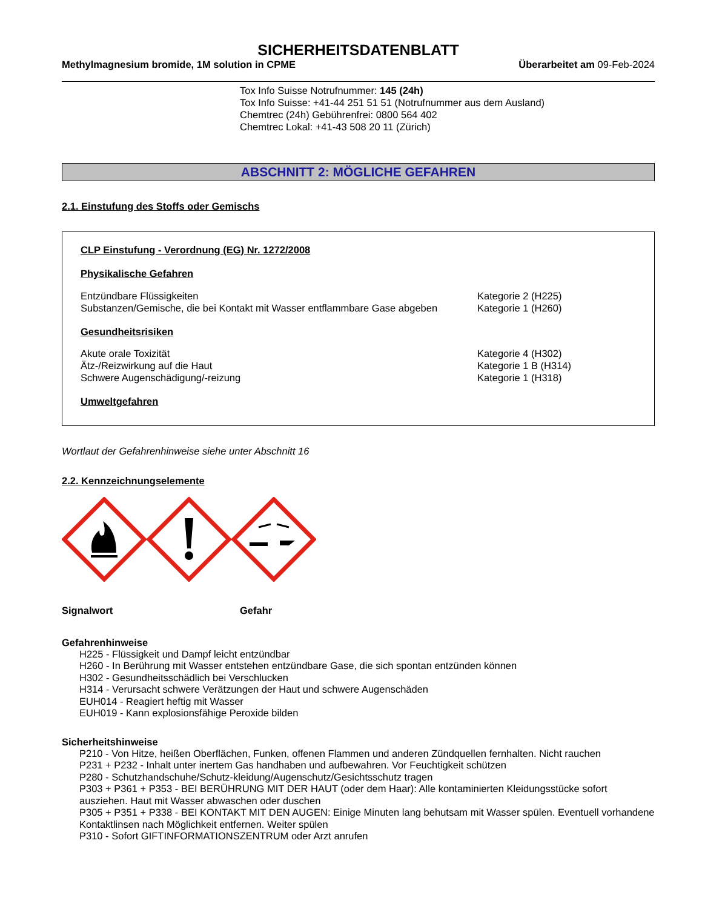SICHERHEITSDATENBLATT
Methylmagnesium bromide, 1M solution in CPME Überarbeitet am 09-Feb-2024
Tox Info Suisse Notrufnummer: 145 (24h)
Tox Info Suisse: +41-44 251 51 51 (Notrufnummer aus dem Ausland)
Chemtrec (24h) Gebührenfrei: 0800 564 402
Chemtrec Lokal: +41-43 508 20 11 (Zürich)
ABSCHNITT 2: MÖGLICHE GEFAHREN
2.1. Einstufung des Stoffs oder Gemischs
CLP Einstufung - Verordnung (EG) Nr. 1272/2008
Physikalische Gefahren
Entzündbare Flüssigkeiten Kategorie 2 (H225)
Substanzen/Gemische, die bei Kontakt mit Wasser entflammbare Gase abgeben Kategorie 1 (H260)
Gesundheitsrisiken
Akute orale Toxizität Kategorie 4 (H302)
Ätz-/Reizwirkung auf die Haut Kategorie 1 B (H314)
Schwere Augenschädigung/-reizung Kategorie 1 (H318)
Umweltgefahren
Wortlaut der Gefahrenhinweise siehe unter Abschnitt 16
2.2. Kennzeichnungselemente
Signalwort Gefahr
Gefahrenhinweise
H225 - Flüssigkeit und Dampf leicht entzündbar
H260 - In Berührung mit Wasser entstehen entzündbare Gase, die sich spontan entzünden können
H302 - Gesundheitsschädlich bei Verschlucken
H314 - Verursacht schwere Verätzungen der Haut und schwere Augenschäden
EUH014 - Reagiert heftig mit Wasser
EUH019 - Kann explosionsfähige Peroxide bilden
Sicherheitshinweise
P210 - Von Hitze, heißen Oberflächen, Funken, offenen Flammen und anderen Zündquellen fernhalten. Nicht rauchen
P231 + P232 - Inhalt unter inertem Gas handhaben und aufbewahren. Vor Feuchtigkeit schützen
P280 - Schutzhandschuhe/Schutz-kleidung/Augenschutz/Gesichtsschutz tragen
P303 + P361 + P353 - BEI BERÜHRUNG MIT DER HAUT (oder dem Haar): Alle kontaminierten Kleidungsstücke sofort ausziehen. Haut mit Wasser abwaschen oder duschen
P305 + P351 + P338 - BEI KONTAKT MIT DEN AUGEN: Einige Minuten lang behutsam mit Wasser spülen. Eventuell vorhandene Kontaktlinsen nach Möglichkeit entfernen. Weiter spülen
P310 - Sofort GIFTINFORMATIONSZENTRUM oder Arzt anrufen